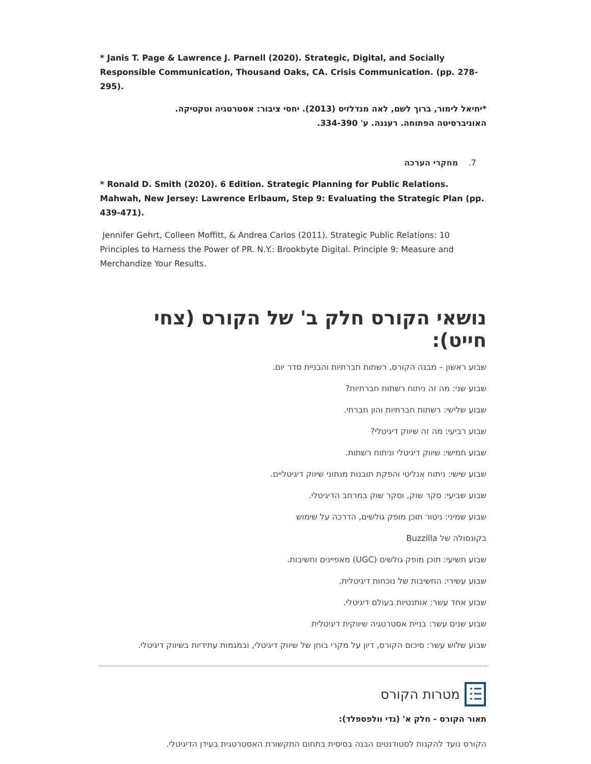* Janis T. Page & Lawrence J. Parnell (2020). Strategic, Digital, and Socially Responsible Communication, Thousand Oaks, CA. Crisis Communication. (pp. 278-295).
*יחיאל לימור, ברוך לשם, לאה מנדלזיס (2013). יחסי ציבור: אסטרטגיה וטקטיקה.
האוניברסיטה הפתוחה. רעננה. ע' 334-390.
7. מחקרי הערכה
* Ronald D. Smith (2020). 6 Edition. Strategic Planning for Public Relations. Mahwah, New Jersey: Lawrence Erlbaum, Step 9: Evaluating the Strategic Plan (pp. 439-471).
Jennifer Gehrt, Colleen Moffitt, & Andrea Carlos (2011). Strategic Public Relations: 10 Principles to Harness the Power of PR. N.Y.: Brookbyte Digital. Principle 9: Measure and Merchandize Your Results.
נושאי הקורס חלק ב' של הקורס (צחי חייט):
שבוע ראשון – מבנה הקורס, רשתות חברתיות והבניית סדר יום.
שבוע שני: מה זה ניתוח רשתות חברתיות?
שבוע שלישי: רשתות חברתיות והון חברתי.
שבוע רביעי: מה זה שיווק דיגיטלי?
שבוע חמישי: שיווק דיגיטלי וניתוח רשתות.
שבוע שישי: ניתוח אנליטי והפקת תובנות מנתוני שיווק דיגיטליים.
שבוע שביעי: סקר שוק, וסקר שוק במרחב הדיגיטלי.
שבוע שמיני: ניטור תוכן מופק גולשים, הדרכה על שימוש
בקונסולה של Buzzilla
שבוע תשיעי: תוכן מופק גולשים (UGC) מאפיינים וחשיבות.
שבוע עשירי: החשיבות של נוכחות דיגיטלית.
שבוע אחד עשר: אותנטיות בעולם דיגיטלי.
שבוע שנים עשר: בניית אסטרטגיה שיווקית דיגיטלית
שבוע שלוש עשר: סיכום הקורס, דיון על מקרי בוחן של שיווק דיגיטלי, ובמגמות עתידיות בשיווק דיגיטלי.
מטרות הקורס
תאור הקורס - חלק א' (גדי וולפספלד):
הקורס נועד להקנות לסטודנטים הבנה בסיסית בתחום התקשורת האסטרטגית בעידן הדיגיטלי.